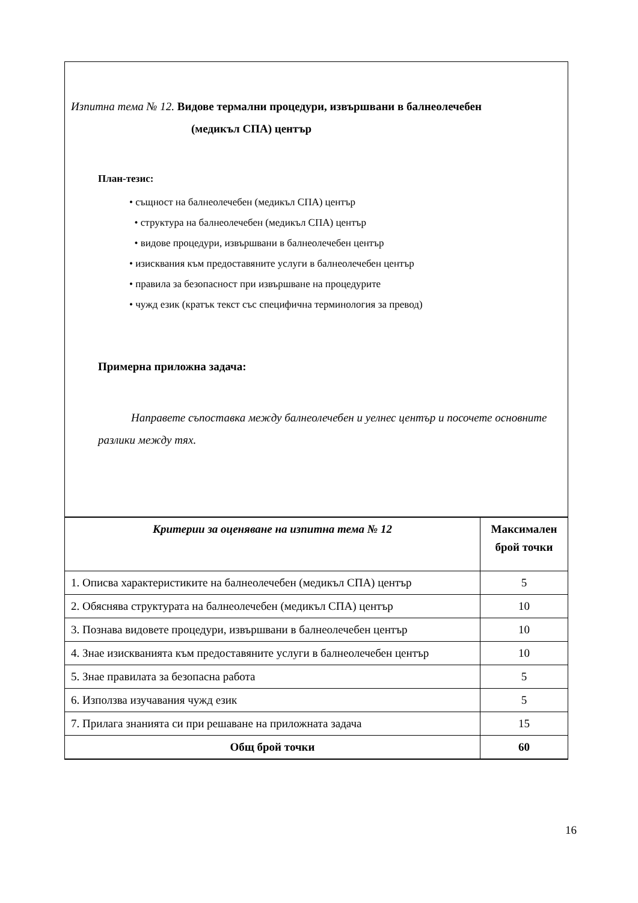Изпитна тема № 12. Видове термални процедури, извършвани в балнеолечебен
(медикъл СПА) център
План-тезис:
• същност на балнеолечебен (медикъл СПА) център
• структура на балнеолечебен (медикъл СПА) център
• видове процедури, извършвани в балнеолечебен център
• изисквания към предоставяните услуги в балнеолечебен център
• правила за безопасност при извършване на процедурите
• чужд език (кратък текст със специфична терминология за превод)
Примерна приложна задача:
Направете съпоставка между балнеолечебен и уелнес център и посочете основните разлики между тях.
| Критерии за оценяване на изпитна тема № 12 | Максимален брой точки |
| --- | --- |
| 1. Описва характеристиките на балнеолечебен (медикъл СПА) център | 5 |
| 2. Обяснява структурата на балнеолечебен (медикъл СПА) център | 10 |
| 3. Познава видовете процедури, извършвани в балнеолечебен център | 10 |
| 4. Знае изискванията към предоставяните услуги в балнеолечебен център | 10 |
| 5. Знае правилата за безопасна работа | 5 |
| 6. Използва изучавания чужд език | 5 |
| 7. Прилага знанията си при решаване на приложната задача | 15 |
| Общ брой точки | 60 |
16